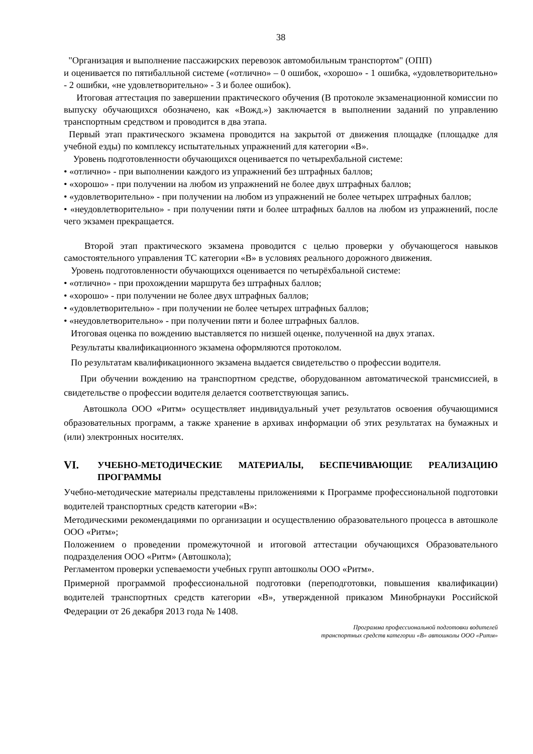38
"Организация и выполнение пассажирских перевозок автомобильным транспортом" (ОПП)
и оценивается по пятибалльной системе («отлично» – 0 ошибок, «хорошо» - 1 ошибка, «удовлетворительно» - 2 ошибки, «не удовлетворительно» - 3 и более ошибок).
Итоговая аттестация по завершении практического обучения (В протоколе экзаменационной комиссии по выпуску обучающихся обозначено, как «Вожд.») заключается в выполнении заданий по управлению транспортным средством и проводится в два этапа.
Первый этап практического экзамена проводится на закрытой от движения площадке (площадке для учебной езды) по комплексу испытательных упражнений для категории «В».
Уровень подготовленности обучающихся оценивается по четырехбальной системе:
• «отлично» - при выполнении каждого из упражнений без штрафных баллов;
• «хорошо» - при получении на любом из упражнений не более двух штрафных баллов;
• «удовлетворительно» - при получении на любом из упражнений не более четырех штрафных баллов;
• «неудовлетворительно» - при получении пяти и более штрафных баллов на любом из упражнений, после чего экзамен прекращается.
Второй этап практического экзамена проводится с целью проверки у обучающегося навыков самостоятельного управления ТС категории «В» в условиях реального дорожного движения.
Уровень подготовленности обучающихся оценивается по четырёхбальной системе:
• «отлично» - при прохождении маршрута без штрафных баллов;
• «хорошо» - при получении не более двух штрафных баллов;
• «удовлетворительно» - при получении не более четырех штрафных баллов;
• «неудовлетворительно» - при получении пяти и более штрафных баллов.
Итоговая оценка по вождению выставляется по низшей оценке, полученной на двух этапах.
Результаты квалификационного экзамена оформляются протоколом.
По результатам квалификационного экзамена выдается свидетельство о профессии водителя.
При обучении вождению на транспортном средстве, оборудованном автоматической трансмиссией, в свидетельстве о профессии водителя делается соответствующая запись.
Автошкола ООО «Ритм» осуществляет индивидуальный учет результатов освоения обучающимися образовательных программ, а также хранение в архивах информации об этих результатах на бумажных и (или) электронных носителях.
VI. УЧЕБНО-МЕТОДИЧЕСКИЕ МАТЕРИАЛЫ, БЕСПЕЧИВАЮЩИЕ РЕАЛИЗАЦИЮ ПРОГРАММЫ
Учебно-методические материалы представлены приложениями к Программе профессиональной подготовки водителей транспортных средств категории «В»:
Методическими рекомендациями по организации и осуществлению образовательного процесса в автошколе ООО «Ритм»;
Положением о проведении промежуточной и итоговой аттестации обучающихся Образовательного подразделения ООО «Ритм» (Автошкола);
Регламентом проверки успеваемости учебных групп автошколы ООО «Ритм».
Примерной программой профессиональной подготовки (переподготовки, повышения квалификации) водителей транспортных средств категории «В», утвержденной приказом Минобрнауки Российской Федерации от 26 декабря 2013 года № 1408.
Программа профессиональной подготовки водителей
транспортных средств категории «В» автошколы ООО «Ритм»